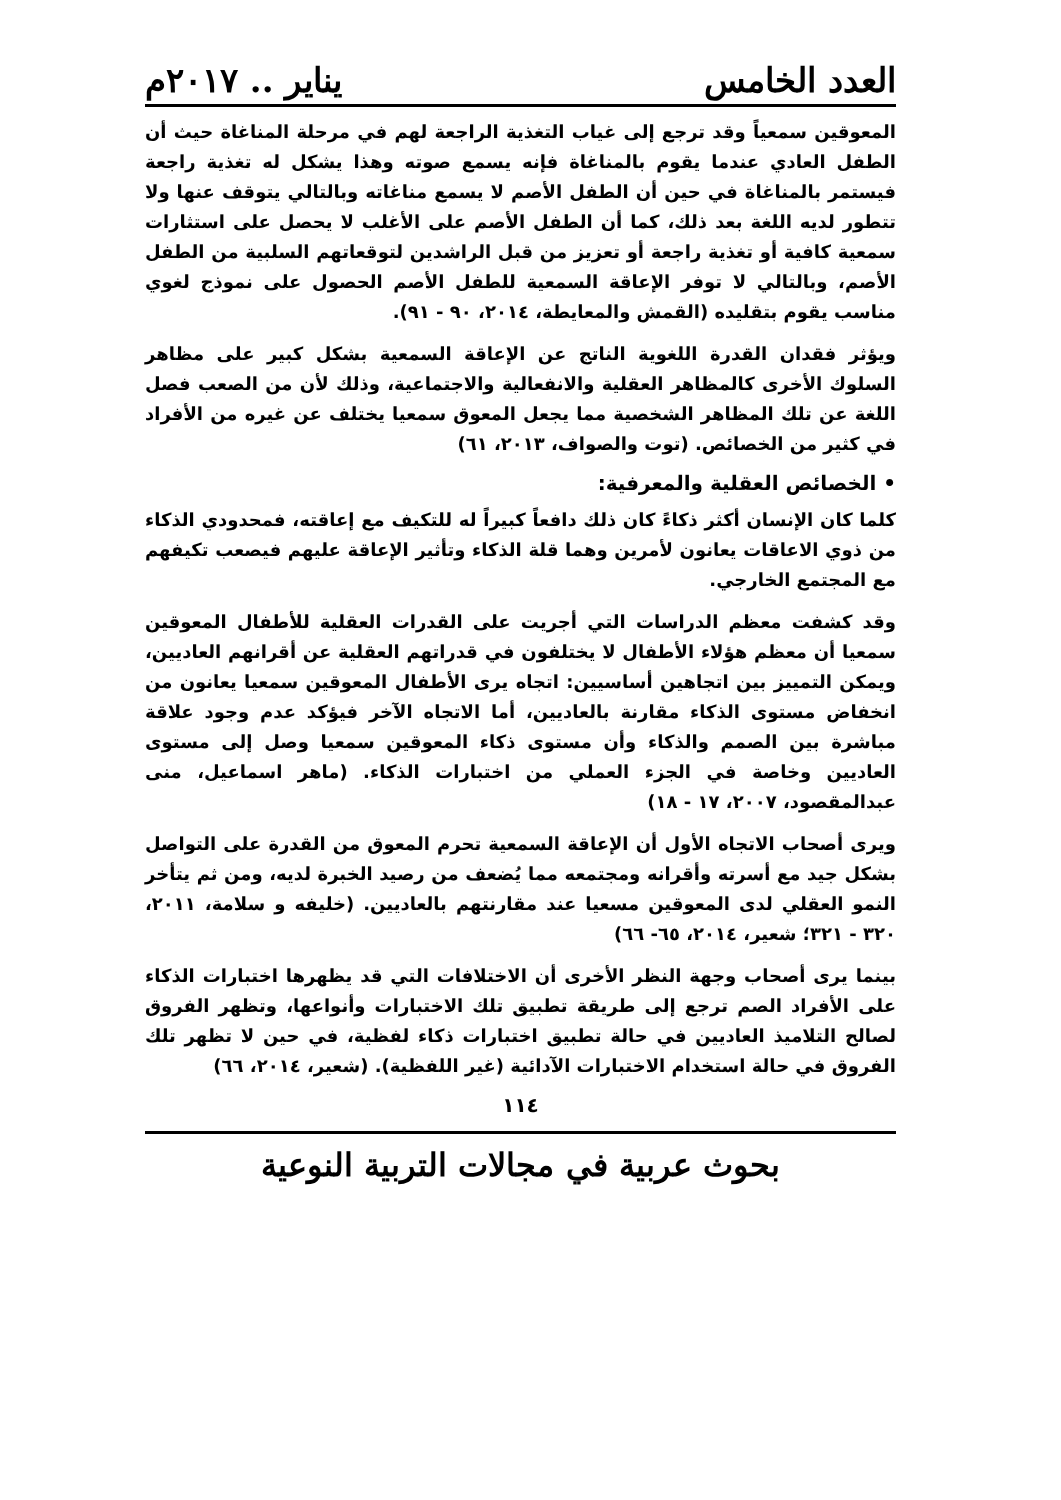العدد الخامس يناير .. ٢٠١٧م
المعوقين سمعياً وقد ترجع إلى غياب التغذية الراجعة لهم في مرحلة المناغاة حيث أن الطفل العادي عندما يقوم بالمناغاة فإنه يسمع صوته وهذا يشكل له تغذية راجعة فيستمر بالمناغاة في حين أن الطفل الأصم لا يسمع مناغاته وبالتالي يتوقف عنها ولا تتطور لديه اللغة بعد ذلك، كما أن الطفل الأصم على الأغلب لا يحصل على استثارات سمعية كافية أو تغذية راجعة أو تعزيز من قبل الراشدين لتوقعاتهم السلبية من الطفل الأصم، وبالتالي لا توفر الإعاقة السمعية للطفل الأصم الحصول على نموذج لغوي مناسب يقوم بتقليده (القمش والمعايطة، ٢٠١٤، ٩٠ - ٩١).
ويؤثر فقدان القدرة اللغوية الناتج عن الإعاقة السمعية بشكل كبير على مظاهر السلوك الأخرى كالمظاهر العقلية والانفعالية والاجتماعية، وذلك لأن من الصعب فصل اللغة عن تلك المظاهر الشخصية مما يجعل المعوق سمعيا يختلف عن غيره من الأفراد في كثير من الخصائص. (توت والصواف، ٢٠١٣، ٦١)
• الخصائص العقلية والمعرفية:
كلما كان الإنسان أكثر ذكاءً كان ذلك دافعاً كبيراً له للتكيف مع إعاقته، فمحدودي الذكاء من ذوي الاعاقات يعانون لأمرين وهما قلة الذكاء وتأثير الإعاقة عليهم فيصعب تكيفهم مع المجتمع الخارجي.
وقد كشفت معظم الدراسات التي أجريت على القدرات العقلية للأطفال المعوقين سمعيا أن معظم هؤلاء الأطفال لا يختلفون في قدراتهم العقلية عن أقرانهم العاديين، ويمكن التمييز بين اتجاهين أساسيين: اتجاه يرى الأطفال المعوقين سمعيا يعانون من انخفاض مستوى الذكاء مقارنة بالعاديين، أما الاتجاه الآخر فيؤكد عدم وجود علاقة مباشرة بين الصمم والذكاء وأن مستوى ذكاء المعوقين سمعيا وصل إلى مستوى العاديين وخاصة في الجزء العملي من اختبارات الذكاء. (ماهر اسماعيل، منى عبدالمقصود، ٢٠٠٧، ١٧ - ١٨)
ويرى أصحاب الاتجاه الأول أن الإعاقة السمعية تحرم المعوق من القدرة على التواصل بشكل جيد مع أسرته وأقرانه ومجتمعه مما يُضعف من رصيد الخبرة لديه، ومن ثم يتأخر النمو العقلي لدى المعوقين مسعيا عند مقارنتهم بالعاديين. (خليفه و سلامة، ٢٠١١، ٣٢٠ - ٣٢١؛ شعير، ٢٠١٤، ٦٥- ٦٦)
بينما يرى أصحاب وجهة النظر الأخرى أن الاختلافات التي قد يظهرها اختبارات الذكاء على الأفراد الصم ترجع إلى طريقة تطبيق تلك الاختبارات وأنواعها، وتظهر الفروق لصالح التلاميذ العاديين في حالة تطبيق اختبارات ذكاء لفظية، في حين لا تظهر تلك الفروق في حالة استخدام الاختبارات الآدائية (غير اللفظية). (شعير، ٢٠١٤، ٦٦)
١١٤
بحوث عربية في مجالات التربية النوعية